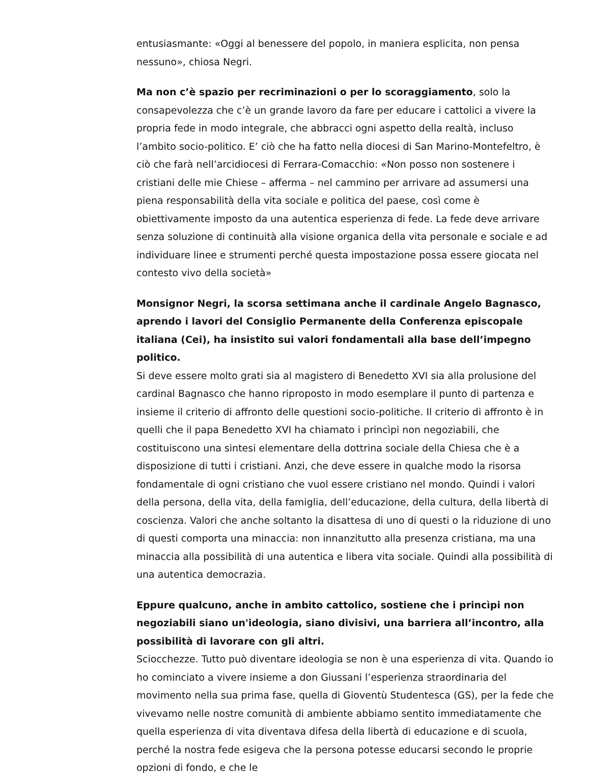entusiasmante: «Oggi al benessere del popolo, in maniera esplicita, non pensa nessuno», chiosa Negri.
Ma non c’è spazio per recriminazioni o per lo scoraggiamento, solo la consapevolezza che c’è un grande lavoro da fare per educare i cattolici a vivere la propria fede in modo integrale, che abbracci ogni aspetto della realtà, incluso l’ambito socio-politico. E’ ciò che ha fatto nella diocesi di San Marino-Montefeltro, è ciò che farà nell’arcidiocesi di Ferrara-Comacchio: «Non posso non sostenere i cristiani delle mie Chiese – afferma – nel cammino per arrivare ad assumersi una piena responsabilità della vita sociale e politica del paese, così come è obiettivamente imposto da una autentica esperienza di fede. La fede deve arrivare senza soluzione di continuità alla visione organica della vita personale e sociale e ad individuare linee e strumenti perché questa impostazione possa essere giocata nel contesto vivo della società»
Monsignor Negri, la scorsa settimana anche il cardinale Angelo Bagnasco, aprendo i lavori del Consiglio Permanente della Conferenza episcopale italiana (Cei), ha insistito sui valori fondamentali alla base dell’impegno politico.
Si deve essere molto grati sia al magistero di Benedetto XVI sia alla prolusione del cardinal Bagnasco che hanno riproposto in modo esemplare il punto di partenza e insieme il criterio di affronto delle questioni socio-politiche. Il criterio di affronto è in quelli che il papa Benedetto XVI ha chiamato i princìpi non negoziabili, che costituiscono una sintesi elementare della dottrina sociale della Chiesa che è a disposizione di tutti i cristiani. Anzi, che deve essere in qualche modo la risorsa fondamentale di ogni cristiano che vuol essere cristiano nel mondo. Quindi i valori della persona, della vita, della famiglia, dell’educazione, della cultura, della libertà di coscienza. Valori che anche soltanto la disattesa di uno di questi o la riduzione di uno di questi comporta una minaccia: non innanzitutto alla presenza cristiana, ma una minaccia alla possibilità di una autentica e libera vita sociale. Quindi alla possibilità di una autentica democrazia.
Eppure qualcuno, anche in ambito cattolico, sostiene che i princìpi non negoziabili siano un'ideologia, siano divisivi, una barriera all’incontro, alla possibilità di lavorare con gli altri.
Sciocchezze. Tutto può diventare ideologia se non è una esperienza di vita. Quando io ho cominciato a vivere insieme a don Giussani l’esperienza straordinaria del movimento nella sua prima fase, quella di Gioventù Studentesca (GS), per la fede che vivevamo nelle nostre comunità di ambiente abbiamo sentito immediatamente che quella esperienza di vita diventava difesa della libertà di educazione e di scuola, perché la nostra fede esigeva che la persona potesse educarsi secondo le proprie opzioni di fondo, e che le